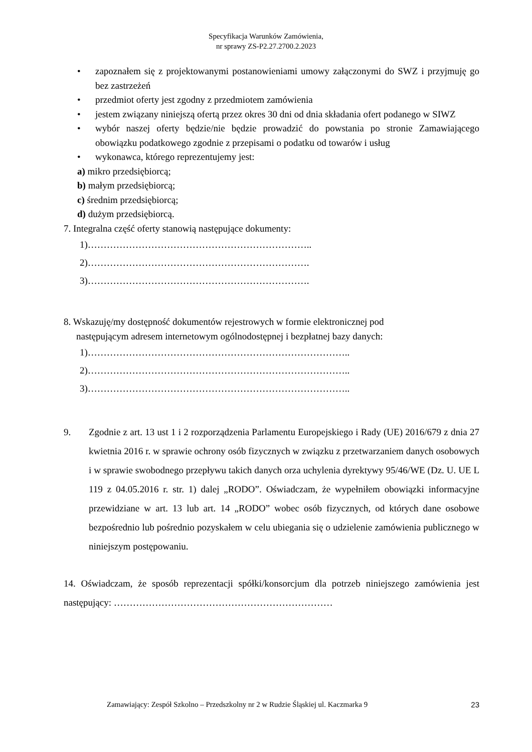Specyfikacja Warunków Zamówienia,
nr sprawy ZS-P2.27.2700.2.2023
• zapoznałem się z projektowanymi postanowieniami umowy załączonymi do SWZ i przyjmuję go bez zastrzeżeń
• przedmiot oferty jest zgodny z przedmiotem zamówienia
• jestem związany niniejszą ofertą przez okres 30 dni od dnia składania ofert podanego w SIWZ
• wybór naszej oferty będzie/nie będzie prowadzić do powstania po stronie Zamawiającego obowiązku podatkowego zgodnie z przepisami o podatku od towarów i usług
• wykonawca, którego reprezentujemy jest:
a) mikro przedsiębiorcą;
b) małym przedsiębiorcą;
c) średnim przedsiębiorcą;
d) dużym przedsiębiorcą.
7. Integralna część oferty stanowią następujące dokumenty:
1)……………………………………………………………..
2)…………………………………………………………….
3)…………………………………………………………….
8. Wskazuję/my dostępność dokumentów rejestrowych w formie elektronicznej pod
następującym adresem internetowym ogólnodostępnej i bezpłatnej bazy danych:
1)………………………………………………………………………..
2)………………………………………………………………………..
3)………………………………………………………………………..
9. Zgodnie z art. 13 ust 1 i 2 rozporządzenia Parlamentu Europejskiego i Rady (UE) 2016/679 z dnia 27 kwietnia 2016 r. w sprawie ochrony osób fizycznych w związku z przetwarzaniem danych osobowych i w sprawie swobodnego przepływu takich danych orza uchylenia dyrektywy 95/46/WE (Dz. U. UE L 119 z 04.05.2016 r. str. 1) dalej „RODO”. Oświadczam, że wypełniłem obowiązki informacyjne przewidziane w art. 13 lub art. 14 „RODO” wobec osób fizycznych, od których dane osobowe bezpośrednio lub pośrednio pozyskałem w celu ubiegania się o udzielenie zamówienia publicznego w niniejszym postępowaniu.
14. Oświadczam, że sposób reprezentacji spółki/konsorcjum dla potrzeb niniejszego zamówienia jest następujący: ……………………………………………………………
Zamawiający: Zespół Szkolno – Przedszkolny nr 2 w Rudzie Śląskiej ul. Kaczmarka 9 23